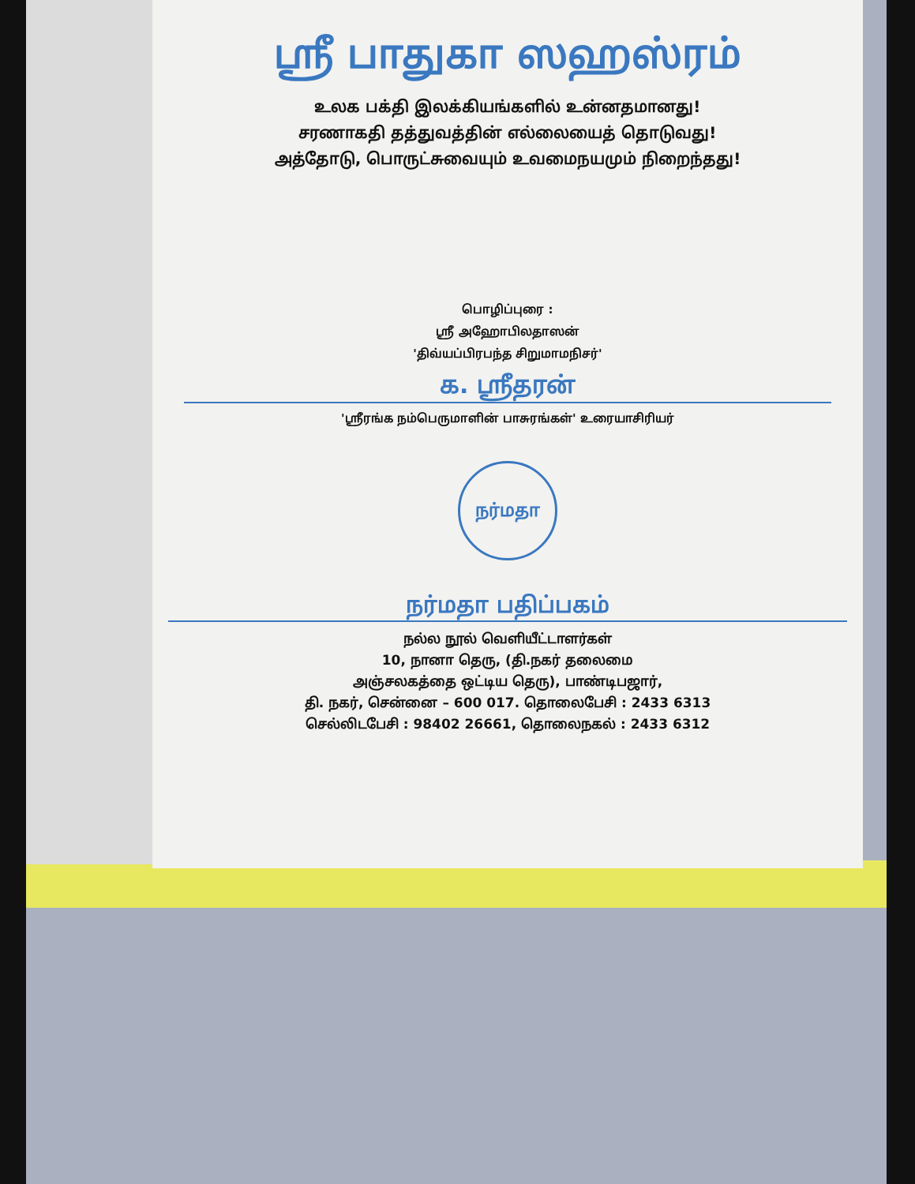ஸ்ரீ பாதுகா ஸஹஸ்ரம்
உலக பக்தி இலக்கியங்களில் உன்னதமானது!
சரணாகதி தத்துவத்தின் எல்லையைத் தொடுவது!
அத்தோடு, பொருட்சுவையும் உவமைநயமும் நிறைந்தது!
பொழிப்புரை :
ஸ்ரீ அஹோபிலதாஸன்
'திவ்யப்பிரபந்த சிறுமாமநிசர்'
க. ஸ்ரீதரன்
'ஸ்ரீரங்க நம்பெருமாளின் பாசுரங்கள்' உரையாசிரியர்
நர்மதா
நர்மதா பதிப்பகம்
நல்ல நூல் வெளியீட்டாளர்கள்
10, நானா தெரு, (தி.நகர் தலைமை
அஞ்சலகத்தை ஒட்டிய தெரு), பாண்டிபஜார்,
தி. நகர், சென்னை – 600 017. தொலைபேசி : 2433 6313
செல்லிடபேசி : 98402 26661, தொலைநகல் : 2433 6312